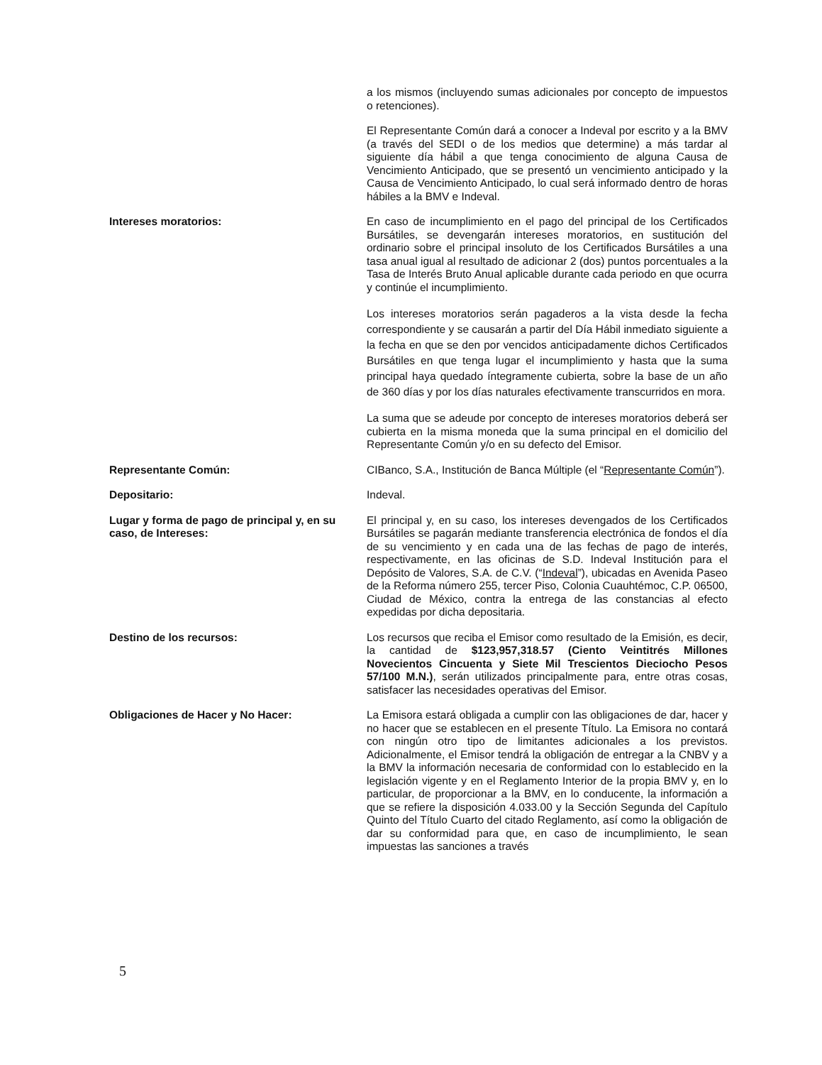a los mismos (incluyendo sumas adicionales por concepto de impuestos o retenciones).
El Representante Común dará a conocer a Indeval por escrito y a la BMV (a través del SEDI o de los medios que determine) a más tardar al siguiente día hábil a que tenga conocimiento de alguna Causa de Vencimiento Anticipado, que se presentó un vencimiento anticipado y la Causa de Vencimiento Anticipado, lo cual será informado dentro de horas hábiles a la BMV e Indeval.
Intereses moratorios: En caso de incumplimiento en el pago del principal de los Certificados Bursátiles, se devengarán intereses moratorios, en sustitución del ordinario sobre el principal insoluto de los Certificados Bursátiles a una tasa anual igual al resultado de adicionar 2 (dos) puntos porcentuales a la Tasa de Interés Bruto Anual aplicable durante cada periodo en que ocurra y continúe el incumplimiento.
Los intereses moratorios serán pagaderos a la vista desde la fecha correspondiente y se causarán a partir del Día Hábil inmediato siguiente a la fecha en que se den por vencidos anticipadamente dichos Certificados Bursátiles en que tenga lugar el incumplimiento y hasta que la suma principal haya quedado íntegramente cubierta, sobre la base de un año de 360 días y por los días naturales efectivamente transcurridos en mora.
La suma que se adeude por concepto de intereses moratorios deberá ser cubierta en la misma moneda que la suma principal en el domicilio del Representante Común y/o en su defecto del Emisor.
Representante Común: CIBanco, S.A., Institución de Banca Múltiple (el “Representante Común”).
Depositario: Indeval.
Lugar y forma de pago de principal y, en su caso, de Intereses:
El principal y, en su caso, los intereses devengados de los Certificados Bursátiles se pagarán mediante transferencia electrónica de fondos el día de su vencimiento y en cada una de las fechas de pago de interés, respectivamente, en las oficinas de S.D. Indeval Institución para el Depósito de Valores, S.A. de C.V. (“Indeval”), ubicadas en Avenida Paseo de la Reforma número 255, tercer Piso, Colonia Cuauhtémoc, C.P. 06500, Ciudad de México, contra la entrega de las constancias al efecto expedidas por dicha depositaria.
Destino de los recursos: Los recursos que reciba el Emisor como resultado de la Emisión, es decir, la cantidad de $123,957,318.57 (Ciento Veintitrés Millones Novecientos Cincuenta y Siete Mil Trescientos Dieciocho Pesos 57/100 M.N.), serán utilizados principalmente para, entre otras cosas, satisfacer las necesidades operativas del Emisor.
Obligaciones de Hacer y No Hacer: La Emisora estará obligada a cumplir con las obligaciones de dar, hacer y no hacer que se establecen en el presente Título. La Emisora no contará con ningún otro tipo de limitantes adicionales a los previstos. Adicionalmente, el Emisor tendrá la obligación de entregar a la CNBV y a la BMV la información necesaria de conformidad con lo establecido en la legislación vigente y en el Reglamento Interior de la propia BMV y, en lo particular, de proporcionar a la BMV, en lo conducente, la información a que se refiere la disposición 4.033.00 y la Sección Segunda del Capítulo Quinto del Título Cuarto del citado Reglamento, así como la obligación de dar su conformidad para que, en caso de incumplimiento, le sean impuestas las sanciones a través
5